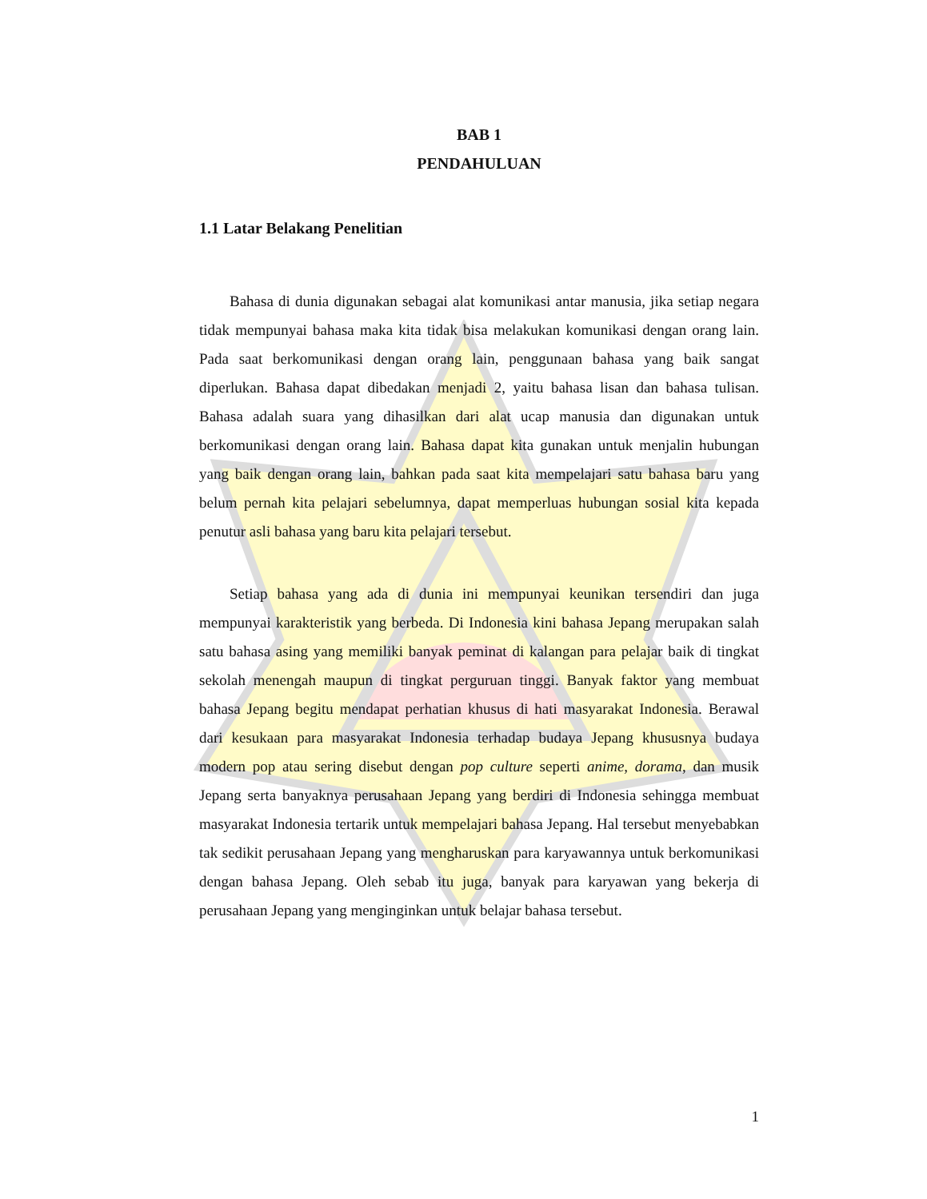BAB 1
PENDAHULUAN
1.1 Latar Belakang Penelitian
Bahasa di dunia digunakan sebagai alat komunikasi antar manusia, jika setiap negara tidak mempunyai bahasa maka kita tidak bisa melakukan komunikasi dengan orang lain. Pada saat berkomunikasi dengan orang lain, penggunaan bahasa yang baik sangat diperlukan. Bahasa dapat dibedakan menjadi 2, yaitu bahasa lisan dan bahasa tulisan. Bahasa adalah suara yang dihasilkan dari alat ucap manusia dan digunakan untuk berkomunikasi dengan orang lain. Bahasa dapat kita gunakan untuk menjalin hubungan yang baik dengan orang lain, bahkan pada saat kita mempelajari satu bahasa baru yang belum pernah kita pelajari sebelumnya, dapat memperluas hubungan sosial kita kepada penutur asli bahasa yang baru kita pelajari tersebut.
Setiap bahasa yang ada di dunia ini mempunyai keunikan tersendiri dan juga mempunyai karakteristik yang berbeda. Di Indonesia kini bahasa Jepang merupakan salah satu bahasa asing yang memiliki banyak peminat di kalangan para pelajar baik di tingkat sekolah menengah maupun di tingkat perguruan tinggi. Banyak faktor yang membuat bahasa Jepang begitu mendapat perhatian khusus di hati masyarakat Indonesia. Berawal dari kesukaan para masyarakat Indonesia terhadap budaya Jepang khususnya budaya modern pop atau sering disebut dengan pop culture seperti anime, dorama, dan musik Jepang serta banyaknya perusahaan Jepang yang berdiri di Indonesia sehingga membuat masyarakat Indonesia tertarik untuk mempelajari bahasa Jepang. Hal tersebut menyebabkan tak sedikit perusahaan Jepang yang mengharuskan para karyawannya untuk berkomunikasi dengan bahasa Jepang. Oleh sebab itu juga, banyak para karyawan yang bekerja di perusahaan Jepang yang menginginkan untuk belajar bahasa tersebut.
1